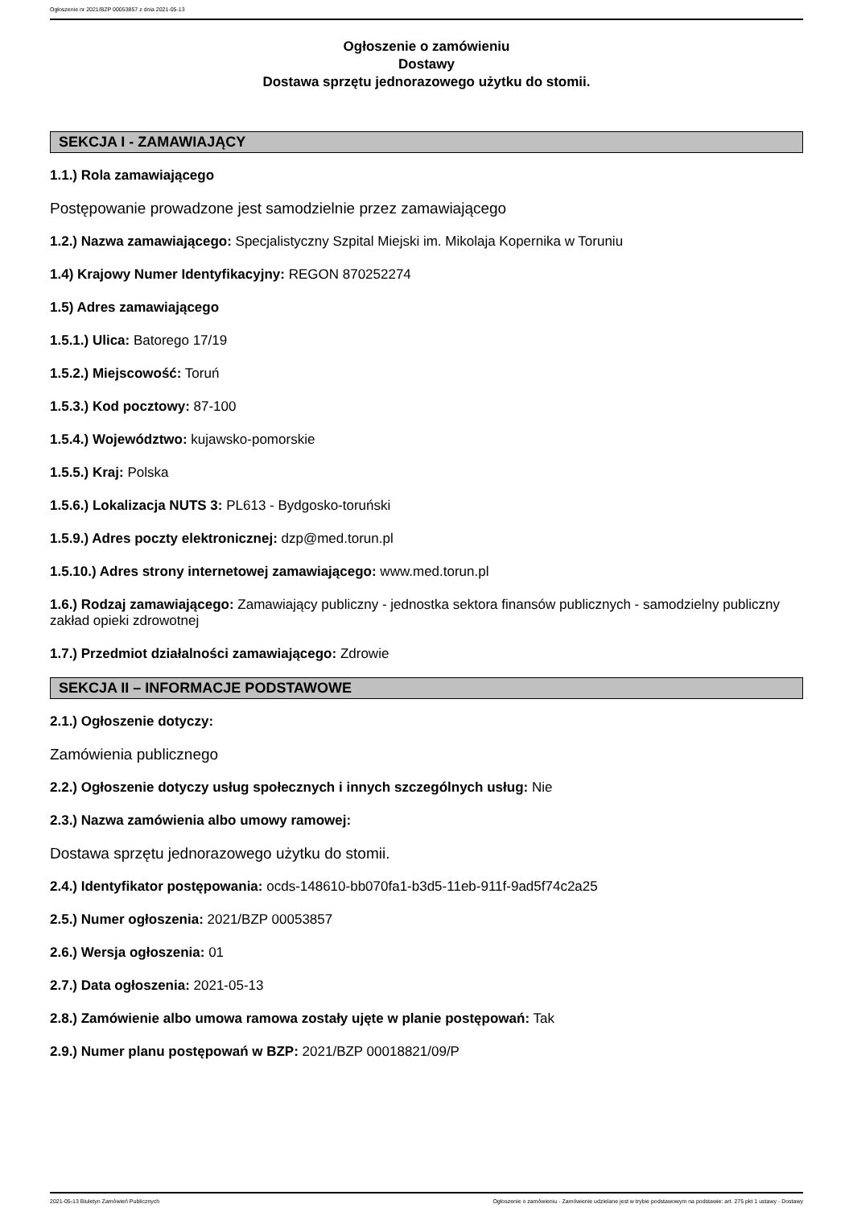Ogłoszenie nr 2021/BZP 00053857 z dnia 2021-05-13
Ogłoszenie o zamówieniu
Dostawy
Dostawa sprzętu jednorazowego użytku do stomii.
SEKCJA I - ZAMAWIAJĄCY
1.1.) Rola zamawiającego
Postępowanie prowadzone jest samodzielnie przez zamawiającego
1.2.) Nazwa zamawiającego: Specjalistyczny Szpital Miejski im. Mikolaja Kopernika w Toruniu
1.4) Krajowy Numer Identyfikacyjny: REGON 870252274
1.5) Adres zamawiającego
1.5.1.) Ulica: Batorego 17/19
1.5.2.) Miejscowość: Toruń
1.5.3.) Kod pocztowy: 87-100
1.5.4.) Województwo: kujawsko-pomorskie
1.5.5.) Kraj: Polska
1.5.6.) Lokalizacja NUTS 3: PL613 - Bydgosko-toruński
1.5.9.) Adres poczty elektronicznej: dzp@med.torun.pl
1.5.10.) Adres strony internetowej zamawiającego: www.med.torun.pl
1.6.) Rodzaj zamawiającego: Zamawiający publiczny - jednostka sektora finansów publicznych - samodzielny publiczny zakład opieki zdrowotnej
1.7.) Przedmiot działalności zamawiającego: Zdrowie
SEKCJA II – INFORMACJE PODSTAWOWE
2.1.) Ogłoszenie dotyczy:
Zamówienia publicznego
2.2.) Ogłoszenie dotyczy usług społecznych i innych szczególnych usług: Nie
2.3.) Nazwa zamówienia albo umowy ramowej:
Dostawa sprzętu jednorazowego użytku do stomii.
2.4.) Identyfikator postępowania: ocds-148610-bb070fa1-b3d5-11eb-911f-9ad5f74c2a25
2.5.) Numer ogłoszenia: 2021/BZP 00053857
2.6.) Wersja ogłoszenia: 01
2.7.) Data ogłoszenia: 2021-05-13
2.8.) Zamówienie albo umowa ramowa zostały ujęte w planie postępowań: Tak
2.9.) Numer planu postępowań w BZP: 2021/BZP 00018821/09/P
2021-05-13 Biuletyn Zamówień Publicznych Ogłoszenie o zamówieniu - Zamówienie udzielane jest w trybie podstawowym na podstawie: art. 275 pkt 1 ustawy - Dostawy